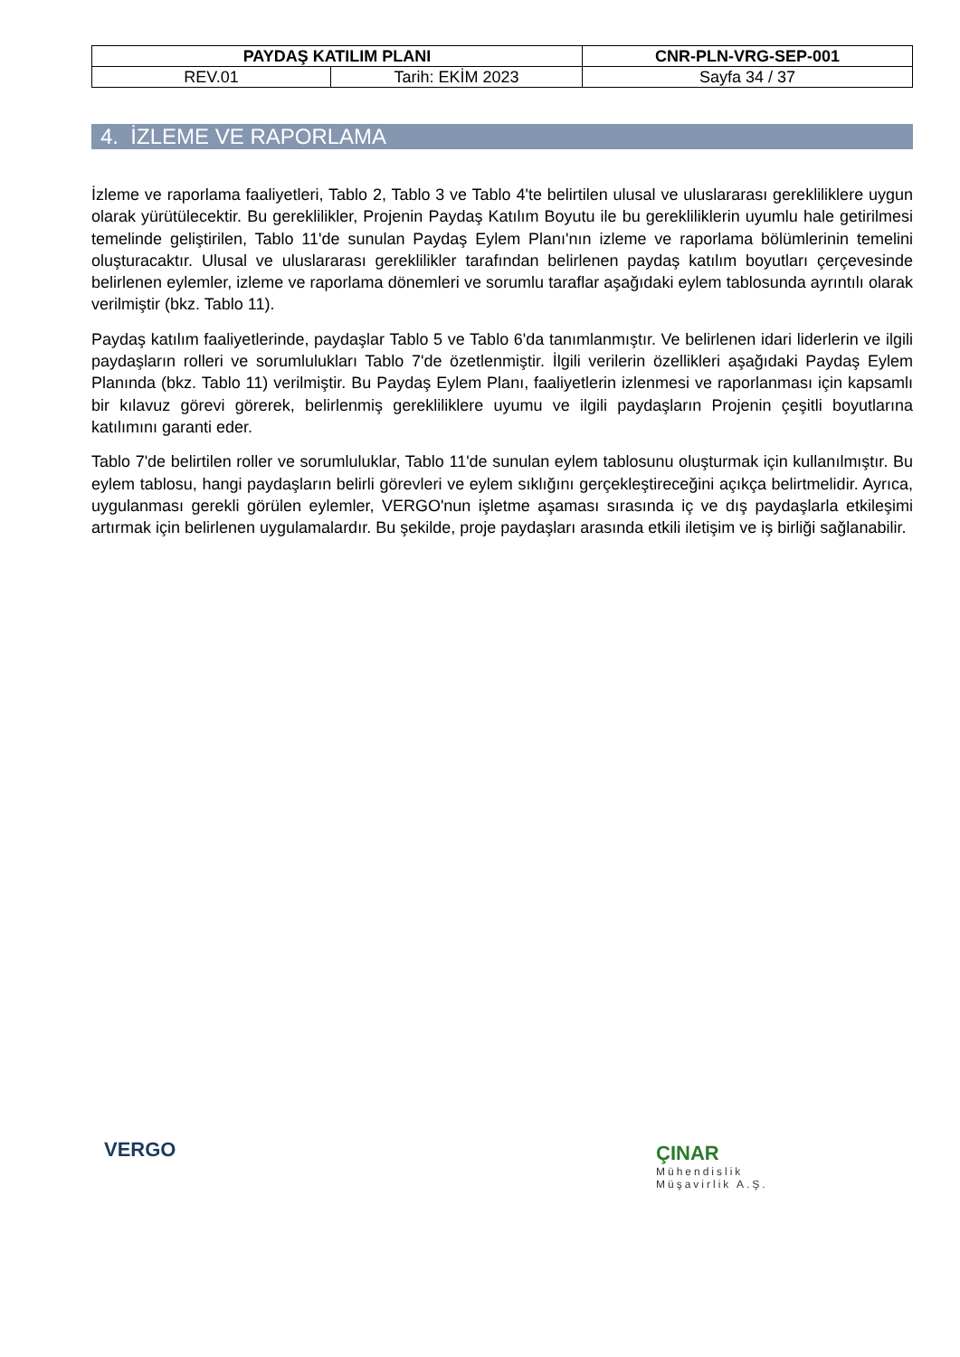| PAYDAŞ KATILIM PLANI | | CNR-PLN-VRG-SEP-001 |
| REV.01 | Tarih: EKİM 2023 | Sayfa 34 / 37 |
4. İZLEME VE RAPORLAMA
İzleme ve raporlama faaliyetleri, Tablo 2, Tablo 3 ve Tablo 4'te belirtilen ulusal ve uluslararası gerekliliklere uygun olarak yürütülecektir. Bu gereklilikler, Projenin Paydaş Katılım Boyutu ile bu gerekliliklerin uyumlu hale getirilmesi temelinde geliştirilen, Tablo 11'de sunulan Paydaş Eylem Planı'nın izleme ve raporlama bölümlerinin temelini oluşturacaktır. Ulusal ve uluslararası gereklilikler tarafından belirlenen paydaş katılım boyutları çerçevesinde belirlenen eylemler, izleme ve raporlama dönemleri ve sorumlu taraflar aşağıdaki eylem tablosunda ayrıntılı olarak verilmiştir (bkz. Tablo 11).
Paydaş katılım faaliyetlerinde, paydaşlar Tablo 5 ve Tablo 6'da tanımlanmıştır. Ve belirlenen idari liderlerin ve ilgili paydaşların rolleri ve sorumlulukları Tablo 7'de özetlenmiştir. İlgili verilerin özellikleri aşağıdaki Paydaş Eylem Planında (bkz. Tablo 11) verilmiştir. Bu Paydaş Eylem Planı, faaliyetlerin izlenmesi ve raporlanması için kapsamlı bir kılavuz görevi görerek, belirlenmiş gerekliliklere uyumu ve ilgili paydaşların Projenin çeşitli boyutlarına katılımını garanti eder.
Tablo 7'de belirtilen roller ve sorumluluklar, Tablo 11'de sunulan eylem tablosunu oluşturmak için kullanılmıştır. Bu eylem tablosu, hangi paydaşların belirli görevleri ve eylem sıklığını gerçekleştireceğini açıkça belirtmelidir. Ayrıca, uygulanması gerekli görülen eylemler, VERGO'nun işletme aşaması sırasında iç ve dış paydaşlarla etkileşimi artırmak için belirlenen uygulamalardır. Bu şekilde, proje paydaşları arasında etkili iletişim ve iş birliği sağlanabilir.
VERGO
ÇINAR
Mühendislik
Müşavirlik A.Ş.